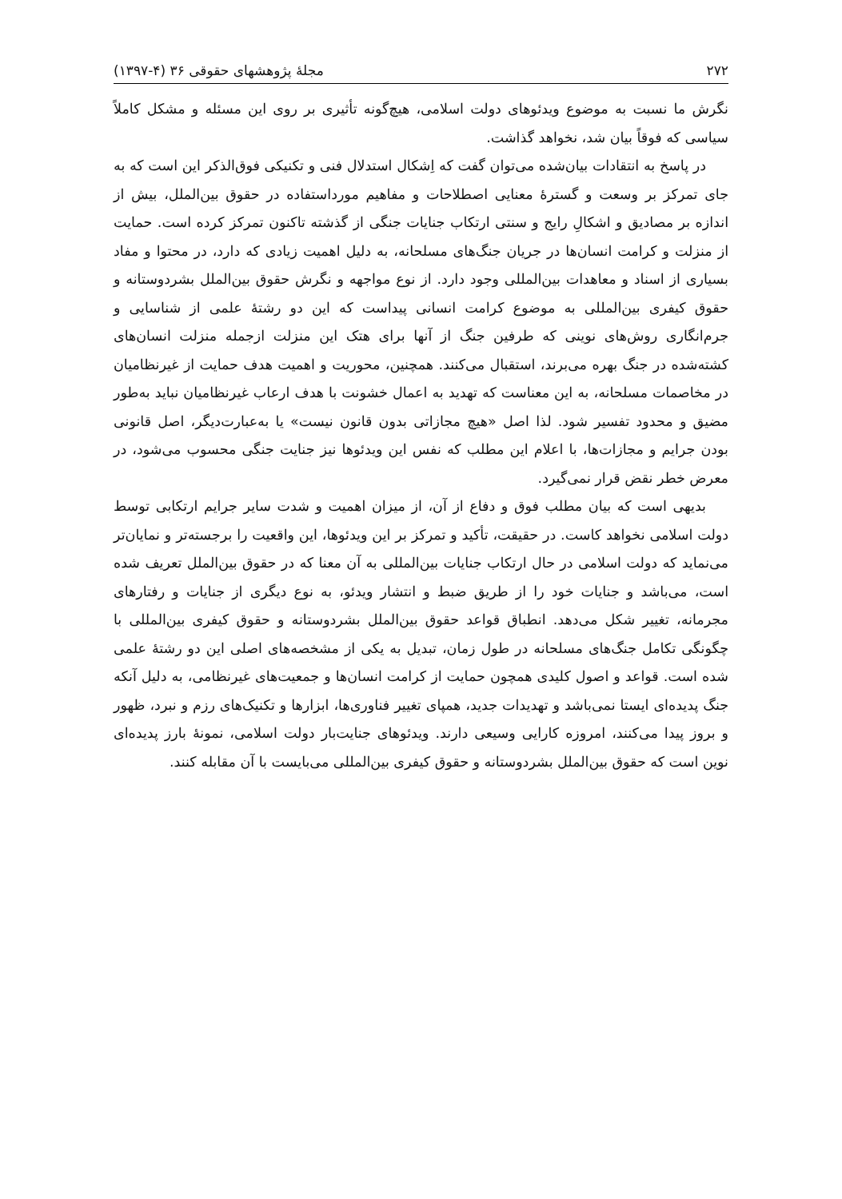۲۷۲ مجلهٔ پژوهشهای حقوقی ۳۶ (۴-۱۳۹۷)
نگرش ما نسبت به موضوع ویدئوهای دولت اسلامی، هیچ‌گونه تأثیری بر روی این مسئله و مشکل کاملاً سیاسی که فوقاً بیان شد، نخواهد گذاشت.
در پاسخ به انتقادات بیان‌شده می‌توان گفت که اِشکال استدلال فنی و تکنیکی فوق‌الذکر این است که به جای تمرکز بر وسعت و گسترهٔ معنایی اصطلاحات و مفاهیم مورداستفاده در حقوق بین‌الملل، بیش از اندازه بر مصادیق و اشکالِ رایج و سنتی ارتکاب جنایات جنگی از گذشته تاکنون تمرکز کرده است. حمایت از منزلت و کرامت انسان‌ها در جریان جنگ‌های مسلحانه، به دلیل اهمیت زیادی که دارد، در محتوا و مفاد بسیاری از اسناد و معاهدات بین‌المللی وجود دارد. از نوع مواجهه و نگرش حقوق بین‌الملل بشردوستانه و حقوق کیفری بین‌المللی به موضوع کرامت انسانی پیداست که این دو رشتهٔ علمی از شناسایی و جرم‌انگاری روش‌های نوینی که طرفین جنگ از آنها برای هتک این منزلت ازجمله منزلت انسان‌های کشته‌شده در جنگ بهره می‌برند، استقبال می‌کنند. همچنین، محوریت و اهمیت هدف حمایت از غیرنظامیان در مخاصمات مسلحانه، به این معناست که تهدید به اعمال خشونت با هدف ارعاب غیرنظامیان نباید به‌طور مضیق و محدود تفسیر شود. لذا اصل «هیچ مجازاتی بدون قانون نیست» یا به‌عبارت‌دیگر، اصل قانونی بودن جرایم و مجازات‌ها، با اعلام این مطلب که نفس این ویدئوها نیز جنایت جنگی محسوب می‌شود، در معرض خطر نقض قرار نمی‌گیرد.
بدیهی است که بیان مطلب فوق و دفاع از آن، از میزان اهمیت و شدت سایر جرایم ارتکابی توسط دولت اسلامی نخواهد کاست. در حقیقت، تأکید و تمرکز بر این ویدئوها، این واقعیت را برجسته‌تر و نمایان‌تر می‌نماید که دولت اسلامی در حال ارتکاب جنایات بین‌المللی به آن معنا که در حقوق بین‌الملل تعریف شده است، می‌باشد و جنایات خود را از طریق ضبط و انتشار ویدئو، به نوع دیگری از جنایات و رفتارهای مجرمانه، تغییر شکل می‌دهد. انطباق قواعد حقوق بین‌الملل بشردوستانه و حقوق کیفری بین‌المللی با چگونگی تکامل جنگ‌های مسلحانه در طول زمان، تبدیل به یکی از مشخصه‌های اصلی این دو رشتهٔ علمی شده است. قواعد و اصول کلیدی همچون حمایت از کرامت انسان‌ها و جمعیت‌های غیرنظامی، به دلیل آنکه جنگ پدیده‌ای ایستا نمی‌باشد و تهدیدات جدید، همپای تغییر فناوری‌ها، ابزارها و تکنیک‌های رزم و نبرد، ظهور و بروز پیدا می‌کنند، امروزه کارایی وسیعی دارند. ویدئوهای جنایت‌بار دولت اسلامی، نمونهٔ بارز پدیده‌ای نوین است که حقوق بین‌الملل بشردوستانه و حقوق کیفری بین‌المللی می‌بایست با آن مقابله کنند.